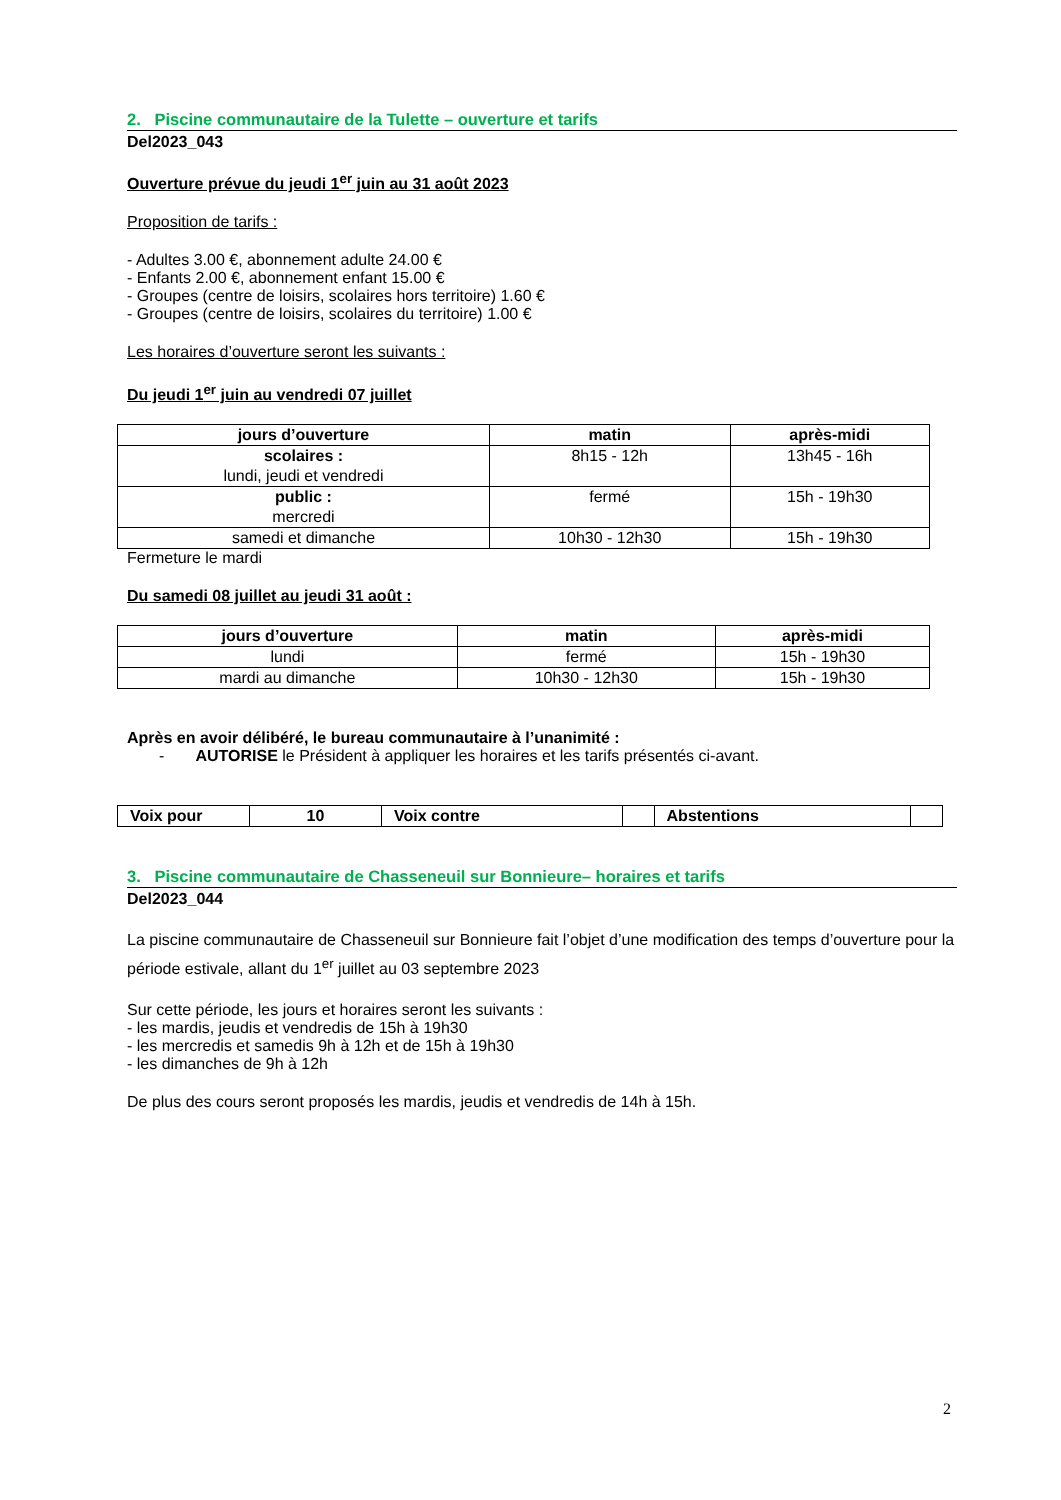2. Piscine communautaire de la Tulette – ouverture et tarifs
Del2023_043
Ouverture prévue du jeudi 1<sup>er</sup> juin au 31 août 2023
Proposition de tarifs :
- Adultes 3.00 €, abonnement adulte 24.00 €
- Enfants 2.00 €, abonnement enfant 15.00 €
- Groupes (centre de loisirs, scolaires hors territoire) 1.60 €
- Groupes (centre de loisirs, scolaires du territoire) 1.00 €
Les horaires d’ouverture seront les suivants :
Du jeudi 1<sup>er</sup> juin au vendredi 07 juillet
| jours d’ouverture | matin | après-midi |
| --- | --- | --- |
| scolaires : lundi, jeudi et vendredi | 8h15 - 12h | 13h45 - 16h |
| public : mercredi | fermé | 15h - 19h30 |
| samedi et dimanche | 10h30 - 12h30 | 15h - 19h30 |
Fermeture le mardi
Du samedi 08 juillet au jeudi 31 août :
| jours d’ouverture | matin | après-midi |
| --- | --- | --- |
| lundi | fermé | 15h - 19h30 |
| mardi au dimanche | 10h30 - 12h30 | 15h - 19h30 |
Après en avoir délibéré, le bureau communautaire à l’unanimité :
- AUTORISE le Président à appliquer les horaires et les tarifs présentés ci-avant.
| Voix pour | 10 | Voix contre | | Abstentions | |
3. Piscine communautaire de Chasseneuil sur Bonnieure– horaires et tarifs
Del2023_044
La piscine communautaire de Chasseneuil sur Bonnieure fait l’objet d’une modification des temps d’ouverture pour la période estivale, allant du 1<sup>er</sup> juillet au 03 septembre 2023
Sur cette période, les jours et horaires seront les suivants :
- les mardis, jeudis et vendredis de 15h à 19h30
- les mercredis et samedis 9h à 12h et de 15h à 19h30
- les dimanches de 9h à 12h
De plus des cours seront proposés les mardis, jeudis et vendredis de 14h à 15h.
2